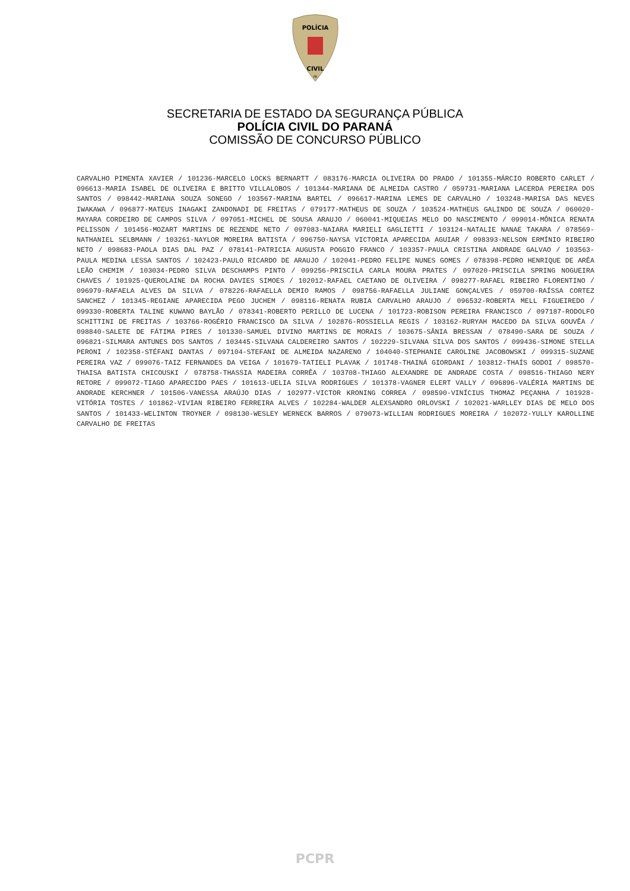POLÍCIA
CIVIL
PR
SECRETARIA DE ESTADO DA SEGURANÇA PÚBLICA
POLÍCIA CIVIL DO PARANÁ
COMISSÃO DE CONCURSO PÚBLICO
CARVALHO PIMENTA XAVIER / 101236-MARCELO LOCKS BERNARTT / 083176-MARCIA OLIVEIRA DO PRADO / 101355-MÁRCIO ROBERTO CARLET / 096613-MARIA ISABEL DE OLIVEIRA E BRITTO VILLALOBOS / 101344-MARIANA DE ALMEIDA CASTRO / 059731-MARIANA LACERDA PEREIRA DOS SANTOS / 098442-MARIANA SOUZA SONEGO / 103567-MARINA BARTEL / 096617-MARINA LEMES DE CARVALHO / 103248-MARISA DAS NEVES IWAKAWA / 096877-MATEUS INAGAKI ZANDONADI DE FREITAS / 079177-MATHEUS DE SOUZA / 103524-MATHEUS GALINDO DE SOUZA / 060020-MAYARA CORDEIRO DE CAMPOS SILVA / 097051-MICHEL DE SOUSA ARAUJO / 060041-MIQUEIAS MELO DO NASCIMENTO / 099014-MÔNICA RENATA PELISSON / 101456-MOZART MARTINS DE REZENDE NETO / 097083-NAIARA MARIELI GAGLIETTI / 103124-NATALIE NANAE TAKARA / 078569-NATHANIEL SELBMANN / 103261-NAYLOR MOREIRA BATISTA / 096750-NAYSA VICTORIA APARECIDA AGUIAR / 098393-NELSON ERMÍNIO RIBEIRO NETO / 098683-PAOLA DIAS DAL PAZ / 078141-PATRICIA AUGUSTA POGGIO FRANCO / 103357-PAULA CRISTINA ANDRADE GALVAO / 103563-PAULA MEDINA LESSA SANTOS / 102423-PAULO RICARDO DE ARAUJO / 102041-PEDRO FELIPE NUNES GOMES / 078398-PEDRO HENRIQUE DE ARÊA LEÃO CHEMIM / 103034-PEDRO SILVA DESCHAMPS PINTO / 099256-PRISCILA CARLA MOURA PRATES / 097020-PRISCILA SPRING NOGUEIRA CHAVES / 101925-QUEROLAINE DA ROCHA DAVIES SIMOES / 102012-RAFAEL CAETANO DE OLIVEIRA / 098277-RAFAEL RIBEIRO FLORENTINO / 096979-RAFAELA ALVES DA SILVA / 078226-RAFAELLA DEMIO RAMOS / 098756-RAFAELLA JULIANE GONÇALVES / 059700-RAÍSSA CORTEZ SANCHEZ / 101345-REGIANE APARECIDA PEGO JUCHEM / 098116-RENATA RUBIA CARVALHO ARAUJO / 096532-ROBERTA MELL FIGUEIREDO / 099330-ROBERTA TALINE KUWANO BAYLÃO / 078341-ROBERTO PERILLO DE LUCENA / 101723-ROBISON PEREIRA FRANCISCO / 097187-RODOLFO SCHITTINI DE FREITAS / 103766-ROGÉRIO FRANCISCO DA SILVA / 102876-ROSSIELLA REGIS / 103162-RURYAH MACEDO DA SILVA GOUVÊA / 098840-SALETE DE FÁTIMA PIRES / 101330-SAMUEL DIVINO MARTINS DE MORAIS / 103675-SÂNIA BRESSAN / 078490-SARA DE SOUZA / 096821-SILMARA ANTUNES DOS SANTOS / 103445-SILVANA CALDEREIRO SANTOS / 102229-SILVANA SILVA DOS SANTOS / 099436-SIMONE STELLA PERONI / 102358-STÉFANI DANTAS / 097104-STEFANI DE ALMEIDA NAZARENO / 104040-STEPHANIE CAROLINE JACOBOWSKI / 099315-SUZANE PEREIRA VAZ / 099076-TAIZ FERNANDES DA VEIGA / 101679-TATIELI PLAVAK / 101748-THAINÁ GIORDANI / 103812-THAÍS GODOI / 098570-THAISA BATISTA CHICOUSKI / 078758-THASSIA MADEIRA CORRÊA / 103708-THIAGO ALEXANDRE DE ANDRADE COSTA / 098516-THIAGO NERY RETORE / 099072-TIAGO APARECIDO PAES / 101613-UELIA SILVA RODRIGUES / 101378-VAGNER ELERT VALLY / 096896-VALÉRIA MARTINS DE ANDRADE KERCHNER / 101506-VANESSA ARAÚJO DIAS / 102977-VICTOR KRONING CORREA / 098590-VINÍCIUS THOMAZ PEÇANHA / 101928-VITÓRIA TOSTES / 101862-VIVIAN RIBEIRO FERREIRA ALVES / 102284-WALDER ALEXSANDRO ORLOVSKI / 102021-WARLLEY DIAS DE MELO DOS SANTOS / 101433-WELINTON TROYNER / 098130-WESLEY WERNECK BARROS / 079073-WILLIAN RODRIGUES MOREIRA / 102072-YULLY KAROLLINE CARVALHO DE FREITAS
PCPR